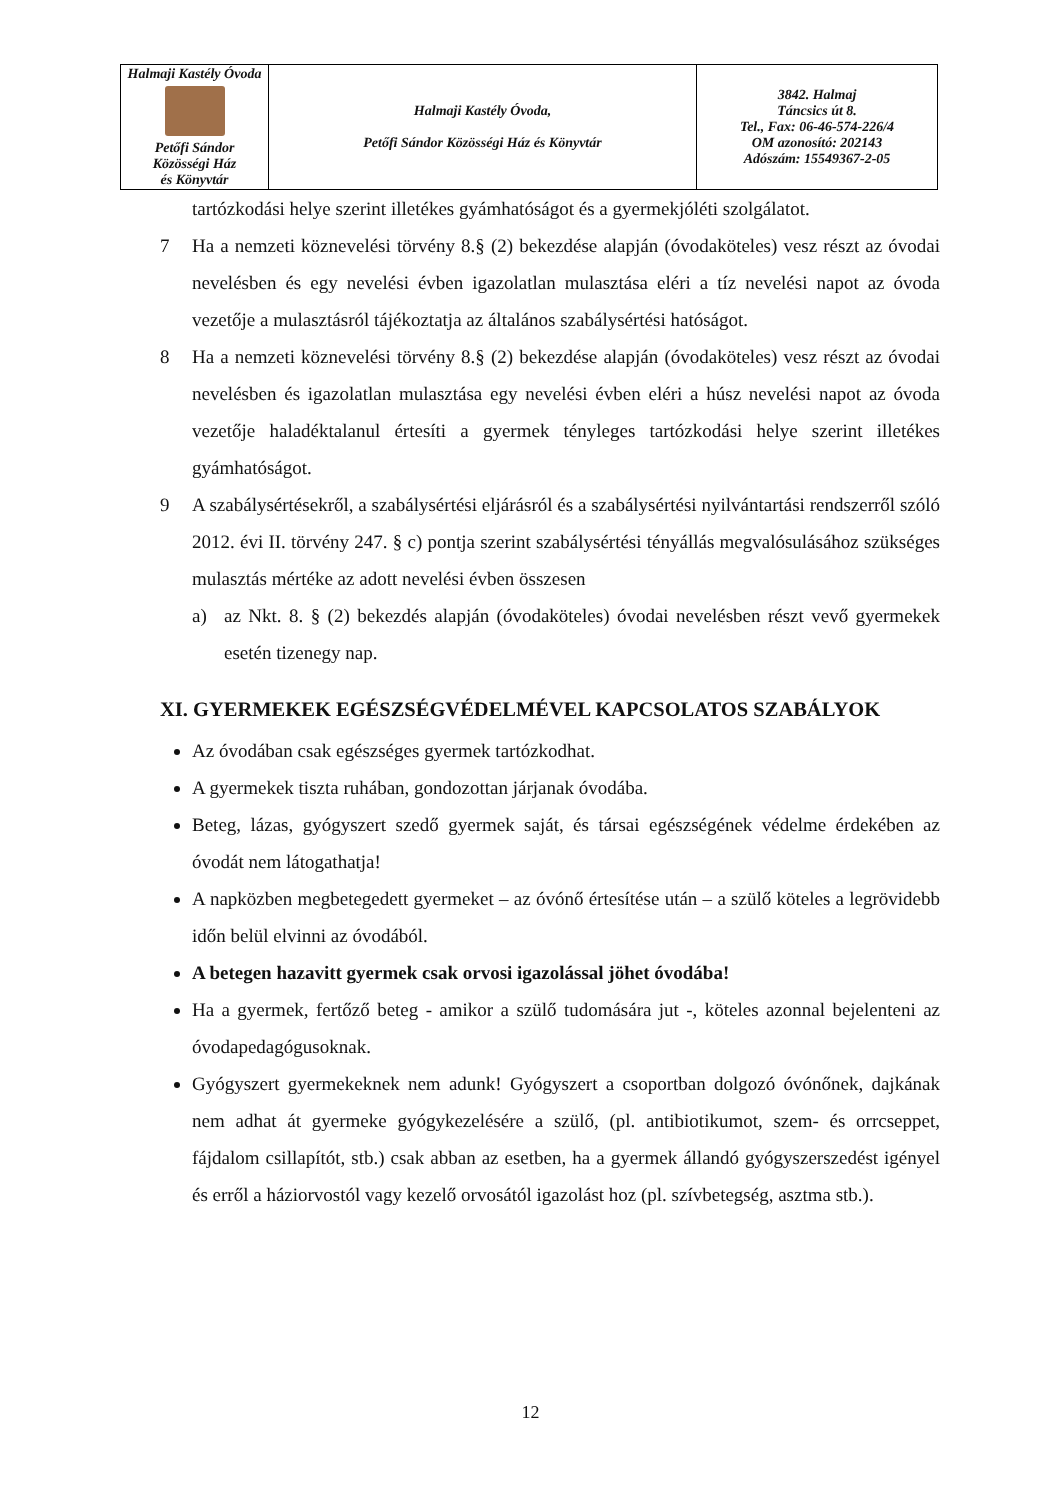| Halmaji Kastély Óvoda Petőfi Sándor Közösségi Ház és Könyvtár | Halmaji Kastély Óvoda, Petőfi Sándor Közösségi Ház és Könyvtár | 3842. Halmaj Táncsics út 8. Tel., Fax: 06-46-574-226/4 OM azonosító: 202143 Adószám: 15549367-2-05 |
tartózkodási helye szerint illetékes gyámhatóságot és a gyermekjóléti szolgálatot.
7 Ha a nemzeti köznevelési törvény 8.§ (2) bekezdése alapján (óvodaköteles) vesz részt az óvodai nevelésben és egy nevelési évben igazolatlan mulasztása eléri a tíz nevelési napot az óvoda vezetője a mulasztásról tájékoztatja az általános szabálysértési hatóságot.
8 Ha a nemzeti köznevelési törvény 8.§ (2) bekezdése alapján (óvodaköteles) vesz részt az óvodai nevelésben és igazolatlan mulasztása egy nevelési évben eléri a húsz nevelési napot az óvoda vezetője haladéktalanul értesíti a gyermek tényleges tartózkodási helye szerint illetékes gyámhatóságot.
9 A szabálysértésekről, a szabálysértési eljárásról és a szabálysértési nyilvántartási rendszerről szóló 2012. évi II. törvény 247. § c) pontja szerint szabálysértési tényállás megvalósulásához szükséges mulasztás mértéke az adott nevelési évben összesen
a) az Nkt. 8. § (2) bekezdés alapján (óvodaköteles) óvodai nevelésben részt vevő gyermekek esetén tizenegy nap.
XI. GYERMEKEK EGÉSZSÉGVÉDELMÉVEL KAPCSOLATOS SZABÁLYOK
Az óvodában csak egészséges gyermek tartózkodhat.
A gyermekek tiszta ruhában, gondozottan járjanak óvodába.
Beteg, lázas, gyógyszert szedő gyermek saját, és társai egészségének védelme érdekében az óvodát nem látogathatja!
A napközben megbetegedett gyermeket – az óvónő értesítése után – a szülő köteles a legrövidebb időn belül elvinni az óvodából.
A betegen hazavitt gyermek csak orvosi igazolással jöhet óvodába!
Ha a gyermek, fertőző beteg - amikor a szülő tudomására jut -, köteles azonnal bejelenteni az óvodapedagógusoknak.
Gyógyszert gyermekeknek nem adunk! Gyógyszert a csoportban dolgozó óvónőnek, dajkának nem adhat át gyermeke gyógykezelésére a szülő, (pl. antibiotikumot, szem- és orrcseppet, fájdalom csillapítót, stb.) csak abban az esetben, ha a gyermek állandó gyógyszerszedést igényel és erről a háziorvostól vagy kezelő orvosától igazolást hoz (pl. szívbetegség, asztma stb.).
12